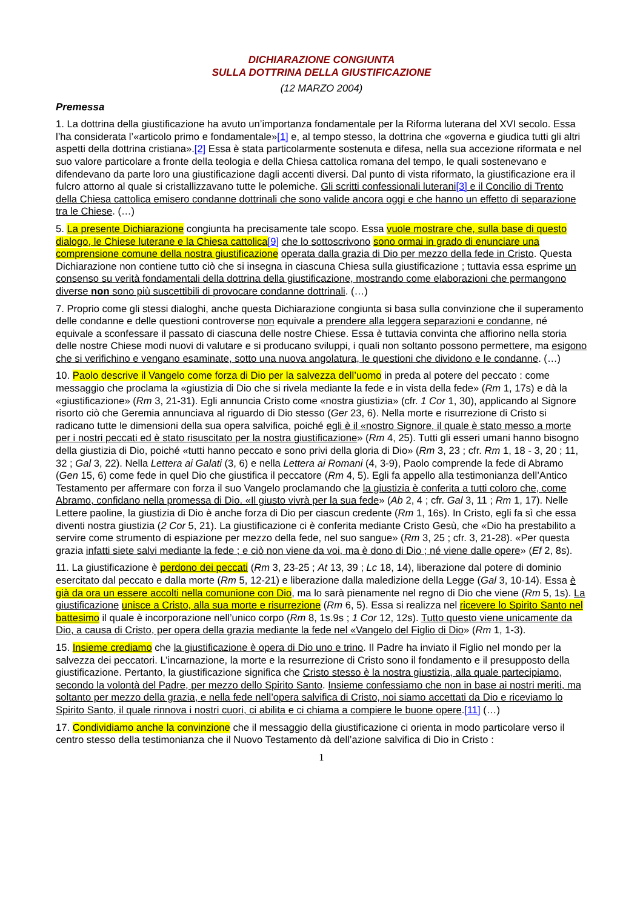DICHIARAZIONE CONGIUNTA
SULLA DOTTRINA DELLA GIUSTIFICAZIONE
(12 MARZO 2004)
Premessa
1. La dottrina della giustificazione ha avuto un’importanza fondamentale per la Riforma luterana del XVI secolo. Essa l’ha considerata l’«articolo primo e fondamentale»[1] e, al tempo stesso, la dottrina che «governa e giudica tutti gli altri aspetti della dottrina cristiana».[2] Essa è stata particolarmente sostenuta e difesa, nella sua accezione riformata e nel suo valore particolare a fronte della teologia e della Chiesa cattolica romana del tempo, le quali sostenevano e difendevano da parte loro una giustificazione dagli accenti diversi. Dal punto di vista riformato, la giustificazione era il fulcro attorno al quale si cristallizzavano tutte le polemiche. Gli scritti confessionali luterani[3] e il Concilio di Trento della Chiesa cattolica emisero condanne dottrinali che sono valide ancora oggi e che hanno un effetto di separazione tra le Chiese. (…)
5. La presente Dichiarazione congiunta ha precisamente tale scopo. Essa vuole mostrare che, sulla base di questo dialogo, le Chiese luterane e la Chiesa cattolica[9] che lo sottoscrivono sono ormai in grado di enunciare una comprensione comune della nostra giustificazione operata dalla grazia di Dio per mezzo della fede in Cristo. Questa Dichiarazione non contiene tutto ciò che si insegna in ciascuna Chiesa sulla giustificazione ; tuttavia essa esprime un consenso su verità fondamentali della dottrina della giustificazione, mostrando come elaborazioni che permangono diverse non sono più suscettibili di provocare condanne dottrinali. (…)
7. Proprio come gli stessi dialoghi, anche questa Dichiarazione congiunta si basa sulla convinzione che il superamento delle condanne e delle questioni controverse non equivale a prendere alla leggera separazioni e condanne, né equivale a sconfessare il passato di ciascuna delle nostre Chiese. Essa è tuttavia convinta che affiorino nella storia delle nostre Chiese modi nuovi di valutare e si producano sviluppi, i quali non soltanto possono permettere, ma esigono che si verifichino e vengano esaminate, sotto una nuova angolatura, le questioni che dividono e le condanne. (…)
10. Paolo descrive il Vangelo come forza di Dio per la salvezza dell’uomo in preda al potere del peccato : come messaggio che proclama la «giustizia di Dio che si rivela mediante la fede e in vista della fede» (Rm 1, 17s) e dà la «giustificazione» (Rm 3, 21-31). Egli annuncia Cristo come «nostra giustizia» (cfr. 1 Cor 1, 30), applicando al Signore risorto ciò che Geremia annunciava al riguardo di Dio stesso (Ger 23, 6). Nella morte e risurrezione di Cristo si radicano tutte le dimensioni della sua opera salvifica, poiché egli è il «nostro Signore, il quale è stato messo a morte per i nostri peccati ed è stato risuscitato per la nostra giustificazione» (Rm 4, 25). Tutti gli esseri umani hanno bisogno della giustizia di Dio, poiché «tutti hanno peccato e sono privi della gloria di Dio» (Rm 3, 23 ; cfr. Rm 1, 18 - 3, 20 ; 11, 32 ; Gal 3, 22). Nella Lettera ai Galati (3, 6) e nella Lettera ai Romani (4, 3-9), Paolo comprende la fede di Abramo (Gen 15, 6) come fede in quel Dio che giustifica il peccatore (Rm 4, 5). Egli fa appello alla testimonianza dell’Antico Testamento per affermare con forza il suo Vangelo proclamando che la giustizia è conferita a tutti coloro che, come Abramo, confidano nella promessa di Dio. «Il giusto vivrà per la sua fede» (Ab 2, 4 ; cfr. Gal 3, 11 ; Rm 1, 17). Nelle Lettere paoline, la giustizia di Dio è anche forza di Dio per ciascun credente (Rm 1, 16s). In Cristo, egli fa sì che essa diventi nostra giustizia (2 Cor 5, 21). La giustificazione ci è conferita mediante Cristo Gesù, che «Dio ha prestabilito a servire come strumento di espiazione per mezzo della fede, nel suo sangue» (Rm 3, 25 ; cfr. 3, 21-28). «Per questa grazia infatti siete salvi mediante la fede ; e ciò non viene da voi, ma è dono di Dio ; né viene dalle opere» (Ef 2, 8s).
11. La giustificazione è perdono dei peccati (Rm 3, 23-25 ; At 13, 39 ; Lc 18, 14), liberazione dal potere di dominio esercitato dal peccato e dalla morte (Rm 5, 12-21) e liberazione dalla maledizione della Legge (Gal 3, 10-14). Essa è già da ora un essere accolti nella comunione con Dio, ma lo sarà pienamente nel regno di Dio che viene (Rm 5, 1s). La giustificazione unisce a Cristo, alla sua morte e risurrezione (Rm 6, 5). Essa si realizza nel ricevere lo Spirito Santo nel battesimo il quale è incorporazione nell’unico corpo (Rm 8, 1s.9s ; 1 Cor 12, 12s). Tutto questo viene unicamente da Dio, a causa di Cristo, per opera della grazia mediante la fede nel «Vangelo del Figlio di Dio» (Rm 1, 1-3).
15. Insieme crediamo che la giustificazione è opera di Dio uno e trino. Il Padre ha inviato il Figlio nel mondo per la salvezza dei peccatori. L’incarnazione, la morte e la resurrezione di Cristo sono il fondamento e il presupposto della giustificazione. Pertanto, la giustificazione significa che Cristo stesso è la nostra giustizia, alla quale partecipiamo, secondo la volontà del Padre, per mezzo dello Spirito Santo. Insieme confessiamo che non in base ai nostri meriti, ma soltanto per mezzo della grazia, e nella fede nell’opera salvifica di Cristo, noi siamo accettati da Dio e riceviamo lo Spirito Santo, il quale rinnova i nostri cuori, ci abilita e ci chiama a compiere le buone opere.[11] (…)
17. Condividiamo anche la convinzione che il messaggio della giustificazione ci orienta in modo particolare verso il centro stesso della testimonianza che il Nuovo Testamento dà dell’azione salvifica di Dio in Cristo :
1